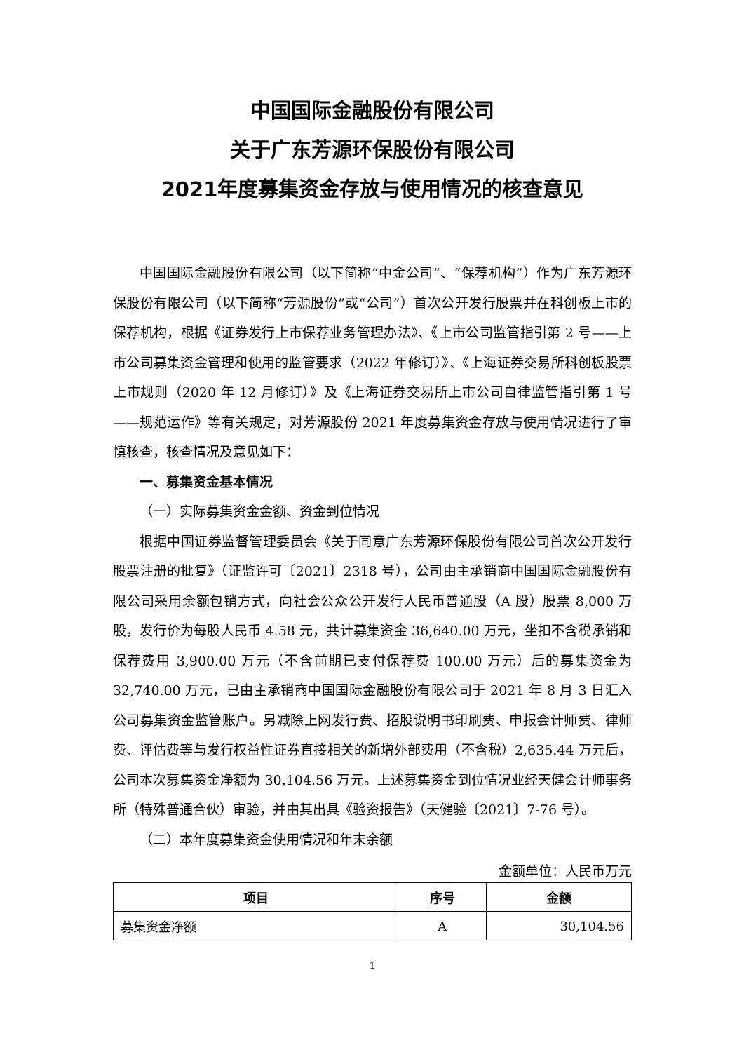中国国际金融股份有限公司
关于广东芳源环保股份有限公司
2021年度募集资金存放与使用情况的核查意见
中国国际金融股份有限公司（以下简称“中金公司”、“保荐机构”）作为广东芳源环保股份有限公司（以下简称“芳源股份”或“公司”）首次公开发行股票并在科创板上市的保荐机构，根据《证券发行上市保荐业务管理办法》、《上市公司监管指引第 2 号——上市公司募集资金管理和使用的监管要求（2022 年修订）》、《上海证券交易所科创板股票上市规则（2020 年 12 月修订）》及《上海证券交易所上市公司自律监管指引第 1 号——规范运作》等有关规定，对芳源股份 2021 年度募集资金存放与使用情况进行了审慎核查，核查情况及意见如下：
一、募集资金基本情况
（一）实际募集资金金额、资金到位情况
根据中国证券监督管理委员会《关于同意广东芳源环保股份有限公司首次公开发行股票注册的批复》（证监许可〔2021〕2318 号），公司由主承销商中国国际金融股份有限公司采用余额包销方式，向社会公众公开发行人民币普通股（A 股）股票 8,000 万股，发行价为每股人民币 4.58 元，共计募集资金 36,640.00 万元，坐扣不含税承销和保荐费用 3,900.00 万元（不含前期已支付保荐费 100.00 万元）后的募集资金为 32,740.00 万元，已由主承销商中国国际金融股份有限公司于 2021 年 8 月 3 日汇入公司募集资金监管账户。另减除上网发行费、招股说明书印刷费、申报会计师费、律师费、评估费等与发行权益性证券直接相关的新增外部费用（不含税）2,635.44 万元后，公司本次募集资金净额为 30,104.56 万元。上述募集资金到位情况业经天健会计师事务所（特殊普通合伙）审验，并由其出具《验资报告》（天健验〔2021〕7-76 号）。
（二）本年度募集资金使用情况和年末余额
金额单位：人民币万元
| 项目 | 序号 | 金额 |
| --- | --- | --- |
| 募集资金净额 | A | 30,104.56 |
1